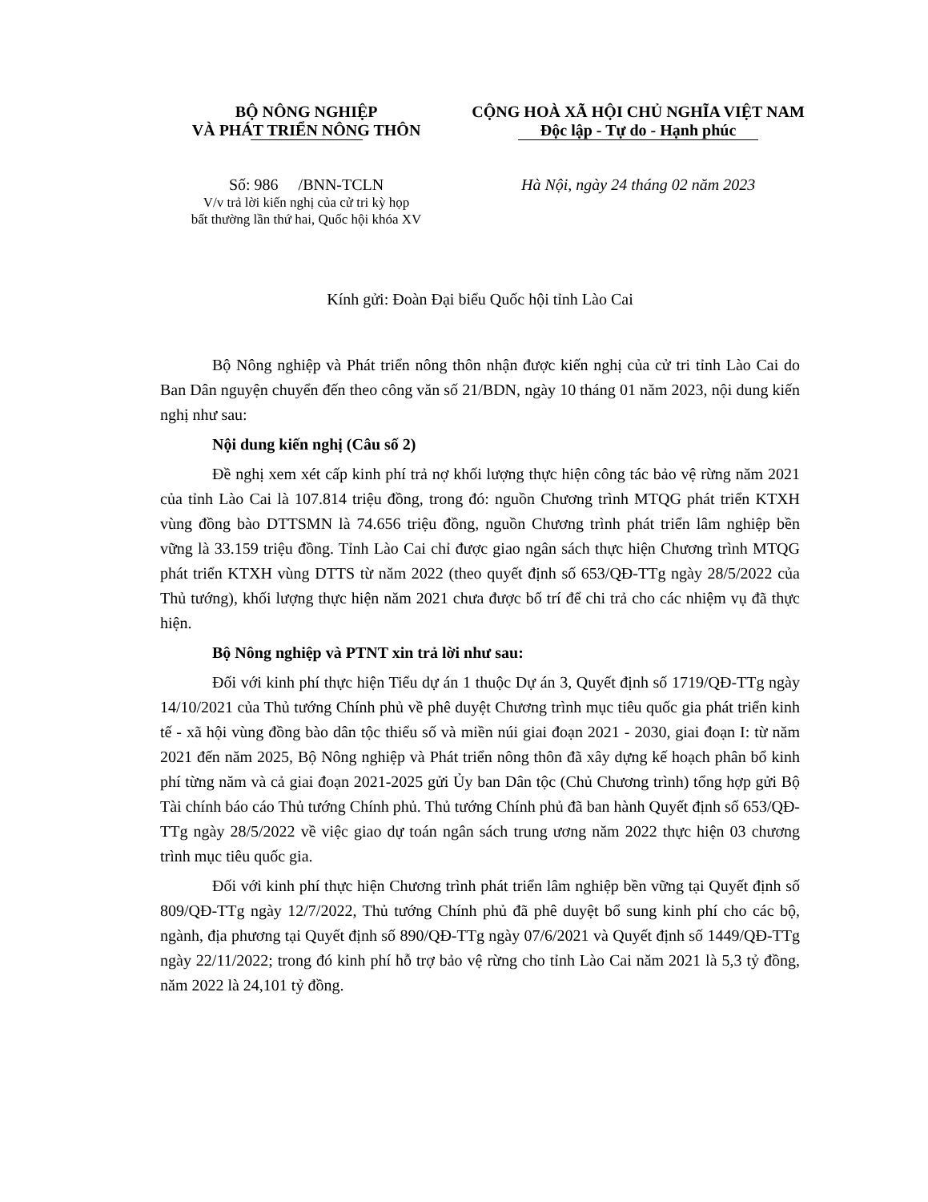BỘ NÔNG NGHIỆP
VÀ PHÁT TRIỂN NÔNG THÔN
Số: 986 /BNN-TCLN
V/v trả lời kiến nghị của cử tri kỳ họp
bất thường lần thứ hai, Quốc hội khóa XV
CỘNG HOÀ XÃ HỘI CHỦ NGHĨA VIỆT NAM
Độc lập - Tự do - Hạnh phúc
Hà Nội, ngày 24 tháng 02 năm 2023
Kính gửi: Đoàn Đại biểu Quốc hội tỉnh Lào Cai
Bộ Nông nghiệp và Phát triển nông thôn nhận được kiến nghị của cử tri tỉnh Lào Cai do Ban Dân nguyện chuyển đến theo công văn số 21/BDN, ngày 10 tháng 01 năm 2023, nội dung kiến nghị như sau:
Nội dung kiến nghị (Câu số 2)
Đề nghị xem xét cấp kinh phí trả nợ khối lượng thực hiện công tác bảo vệ rừng năm 2021 của tỉnh Lào Cai là 107.814 triệu đồng, trong đó: nguồn Chương trình MTQG phát triển KTXH vùng đồng bào DTTSMN là 74.656 triệu đồng, nguồn Chương trình phát triển lâm nghiệp bền vững là 33.159 triệu đồng. Tỉnh Lào Cai chỉ được giao ngân sách thực hiện Chương trình MTQG phát triển KTXH vùng DTTS từ năm 2022 (theo quyết định số 653/QĐ-TTg ngày 28/5/2022 của Thủ tướng), khối lượng thực hiện năm 2021 chưa được bố trí để chi trả cho các nhiệm vụ đã thực hiện.
Bộ Nông nghiệp và PTNT xin trả lời như sau:
Đối với kinh phí thực hiện Tiểu dự án 1 thuộc Dự án 3, Quyết định số 1719/QĐ-TTg ngày 14/10/2021 của Thủ tướng Chính phủ về phê duyệt Chương trình mục tiêu quốc gia phát triển kinh tế - xã hội vùng đồng bào dân tộc thiểu số và miền núi giai đoạn 2021 - 2030, giai đoạn I: từ năm 2021 đến năm 2025, Bộ Nông nghiệp và Phát triển nông thôn đã xây dựng kế hoạch phân bổ kinh phí từng năm và cả giai đoạn 2021-2025 gửi Ủy ban Dân tộc (Chủ Chương trình) tổng hợp gửi Bộ Tài chính báo cáo Thủ tướng Chính phủ. Thủ tướng Chính phủ đã ban hành Quyết định số 653/QĐ-TTg ngày 28/5/2022 về việc giao dự toán ngân sách trung ương năm 2022 thực hiện 03 chương trình mục tiêu quốc gia.
Đối với kinh phí thực hiện Chương trình phát triển lâm nghiệp bền vững tại Quyết định số 809/QĐ-TTg ngày 12/7/2022, Thủ tướng Chính phủ đã phê duyệt bổ sung kinh phí cho các bộ, ngành, địa phương tại Quyết định số 890/QĐ-TTg ngày 07/6/2021 và Quyết định số 1449/QĐ-TTg ngày 22/11/2022; trong đó kinh phí hỗ trợ bảo vệ rừng cho tỉnh Lào Cai năm 2021 là 5,3 tỷ đồng, năm 2022 là 24,101 tỷ đồng.